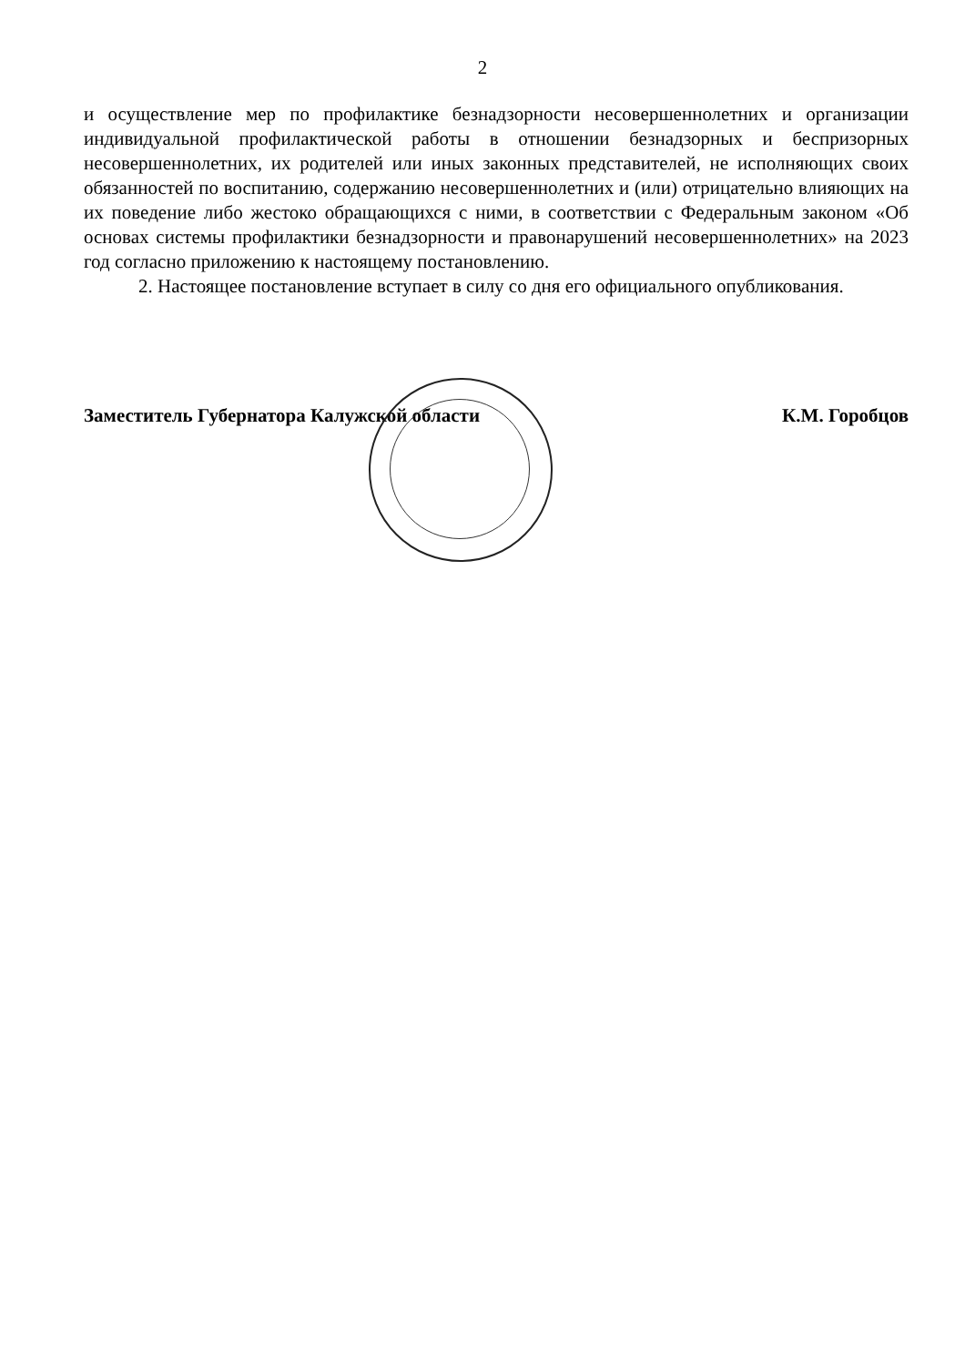2
и осуществление мер по профилактике безнадзорности несовершеннолетних и организации индивидуальной профилактической работы в отношении безнадзорных и беспризорных несовершеннолетних, их родителей или иных законных представителей, не исполняющих своих обязанностей по воспитанию, содержанию несовершеннолетних и (или) отрицательно влияющих на их поведение либо жестоко обращающихся с ними, в соответствии с Федеральным законом «Об основах системы профилактики безнадзорности и правонарушений несовершеннолетних» на 2023 год согласно приложению к настоящему постановлению.
2. Настоящее постановление вступает в силу со дня его официального опубликования.
Заместитель Губернатора Калужской области К.М. Горобцов